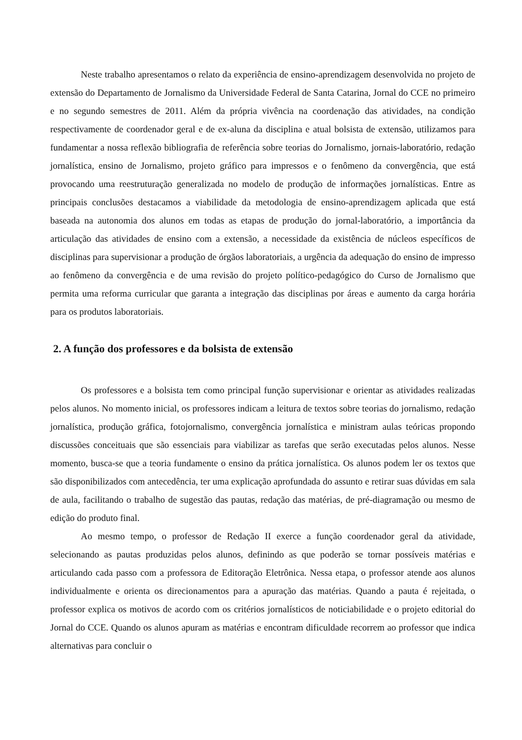Neste trabalho apresentamos o relato da experiência de ensino-aprendizagem desenvolvida no projeto de extensão do Departamento de Jornalismo da Universidade Federal de Santa Catarina, Jornal do CCE no primeiro e no segundo semestres de 2011. Além da própria vivência na coordenação das atividades, na condição respectivamente de coordenador geral e de ex-aluna da disciplina e atual bolsista de extensão, utilizamos para fundamentar a nossa reflexão bibliografia de referência sobre teorias do Jornalismo, jornais-laboratório, redação jornalística, ensino de Jornalismo, projeto gráfico para impressos e o fenômeno da convergência, que está provocando uma reestruturação generalizada no modelo de produção de informações jornalísticas. Entre as principais conclusões destacamos a viabilidade da metodologia de ensino-aprendizagem aplicada que está baseada na autonomia dos alunos em todas as etapas de produção do jornal-laboratório, a importância da articulação das atividades de ensino com a extensão, a necessidade da existência de núcleos específicos de disciplinas para supervisionar a produção de órgãos laboratoriais, a urgência da adequação do ensino de impresso ao fenômeno da convergência e de uma revisão do projeto político-pedagógico do Curso de Jornalismo que permita uma reforma curricular que garanta a integração das disciplinas por áreas e aumento da carga horária para os produtos laboratoriais.
2. A função dos professores e da bolsista de extensão
Os professores e a bolsista tem como principal função supervisionar e orientar as atividades realizadas pelos alunos. No momento inicial, os professores indicam a leitura de textos sobre teorias do jornalismo, redação jornalística, produção gráfica, fotojornalismo, convergência jornalística e ministram aulas teóricas propondo discussões conceituais que são essenciais para viabilizar as tarefas que serão executadas pelos alunos. Nesse momento, busca-se que a teoria fundamente o ensino da prática jornalística. Os alunos podem ler os textos que são disponibilizados com antecedência, ter uma explicação aprofundada do assunto e retirar suas dúvidas em sala de aula, facilitando o trabalho de sugestão das pautas, redação das matérias, de pré-diagramação ou mesmo de edição do produto final.
Ao mesmo tempo, o professor de Redação II exerce a função coordenador geral da atividade, selecionando as pautas produzidas pelos alunos, definindo as que poderão se tornar possíveis matérias e articulando cada passo com a professora de Editoração Eletrônica. Nessa etapa, o professor atende aos alunos individualmente e orienta os direcionamentos para a apuração das matérias. Quando a pauta é rejeitada, o professor explica os motivos de acordo com os critérios jornalísticos de noticiabilidade e o projeto editorial do Jornal do CCE. Quando os alunos apuram as matérias e encontram dificuldade recorrem ao professor que indica alternativas para concluir o